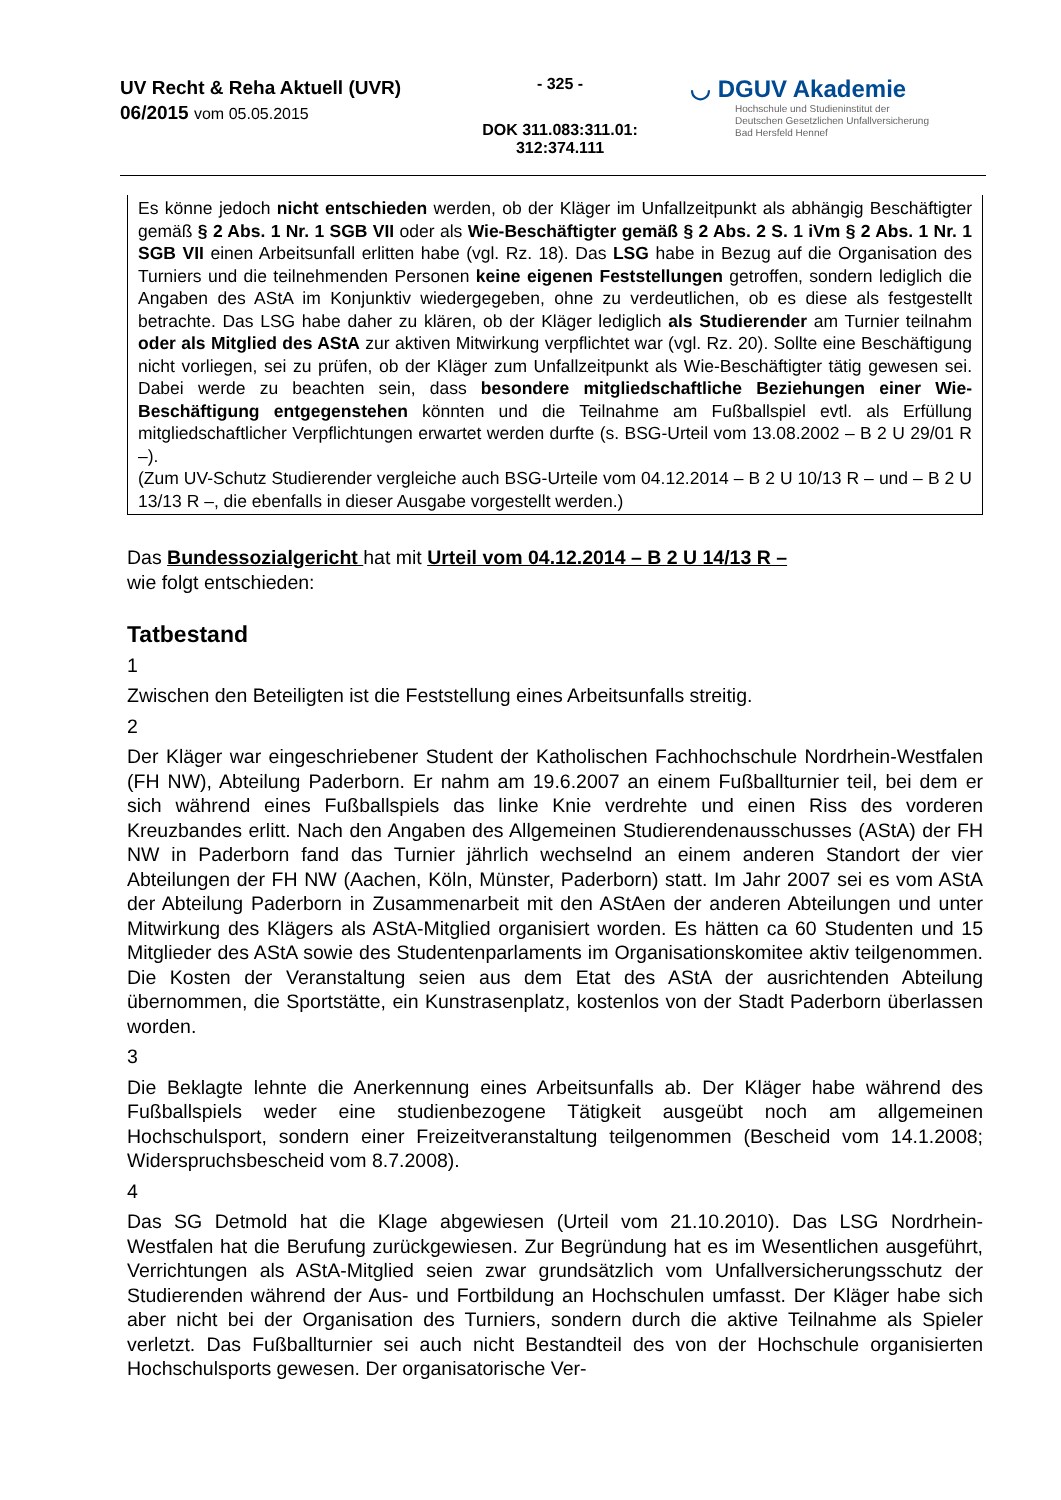UV Recht & Reha Aktuell (UVR)
06/2015 vom 05.05.2015
- 325 -
DOK 311.083:311.01:
312:374.111
◡ DGUV Akademie
Hochschule und Studieninstitut der
Deutschen Gesetzlichen Unfallversicherung
Bad Hersfeld Hennef
Es könne jedoch nicht entschieden werden, ob der Kläger im Unfallzeitpunkt als abhängig Beschäftigter gemäß § 2 Abs. 1 Nr. 1 SGB VII oder als Wie-Beschäftigter gemäß § 2 Abs. 2 S. 1 iVm § 2 Abs. 1 Nr. 1 SGB VII einen Arbeitsunfall erlitten habe (vgl. Rz. 18). Das LSG habe in Bezug auf die Organisation des Turniers und die teilnehmenden Personen keine eigenen Feststellungen getroffen, sondern lediglich die Angaben des AStA im Konjunktiv wiedergegeben, ohne zu verdeutlichen, ob es diese als festgestellt betrachte. Das LSG habe daher zu klären, ob der Kläger lediglich als Studierender am Turnier teilnahm oder als Mitglied des AStA zur aktiven Mitwirkung verpflichtet war (vgl. Rz. 20). Sollte eine Beschäftigung nicht vorliegen, sei zu prüfen, ob der Kläger zum Unfallzeitpunkt als Wie-Beschäftigter tätig gewesen sei. Dabei werde zu beachten sein, dass besondere mitgliedschaftliche Beziehungen einer Wie-Beschäftigung entgegenstehen könnten und die Teilnahme am Fußballspiel evtl. als Erfüllung mitgliedschaftlicher Verpflichtungen erwartet werden durfte (s. BSG-Urteil vom 13.08.2002 – B 2 U 29/01 R –).
(Zum UV-Schutz Studierender vergleiche auch BSG-Urteile vom 04.12.2014 – B 2 U 10/13 R – und – B 2 U 13/13 R –, die ebenfalls in dieser Ausgabe vorgestellt werden.)
Das Bundessozialgericht hat mit Urteil vom 04.12.2014 – B 2 U 14/13 R –
wie folgt entschieden:
Tatbestand
1
Zwischen den Beteiligten ist die Feststellung eines Arbeitsunfalls streitig.
2
Der Kläger war eingeschriebener Student der Katholischen Fachhochschule Nordrhein-Westfalen (FH NW), Abteilung Paderborn. Er nahm am 19.6.2007 an einem Fußballturnier teil, bei dem er sich während eines Fußballspiels das linke Knie verdrehte und einen Riss des vorderen Kreuzbandes erlitt. Nach den Angaben des Allgemeinen Studierendenausschusses (AStA) der FH NW in Paderborn fand das Turnier jährlich wechselnd an einem anderen Standort der vier Abteilungen der FH NW (Aachen, Köln, Münster, Paderborn) statt. Im Jahr 2007 sei es vom AStA der Abteilung Paderborn in Zusammenarbeit mit den AStAen der anderen Abteilungen und unter Mitwirkung des Klägers als AStA-Mitglied organisiert worden. Es hätten ca 60 Studenten und 15 Mitglieder des AStA sowie des Studentenparlaments im Organisationskomitee aktiv teilgenommen. Die Kosten der Veranstaltung seien aus dem Etat des AStA der ausrichtenden Abteilung übernommen, die Sportstätte, ein Kunstrasenplatz, kostenlos von der Stadt Paderborn überlassen worden.
3
Die Beklagte lehnte die Anerkennung eines Arbeitsunfalls ab. Der Kläger habe während des Fußballspiels weder eine studienbezogene Tätigkeit ausgeübt noch am allgemeinen Hochschulsport, sondern einer Freizeitveranstaltung teilgenommen (Bescheid vom 14.1.2008; Widerspruchsbescheid vom 8.7.2008).
4
Das SG Detmold hat die Klage abgewiesen (Urteil vom 21.10.2010). Das LSG Nordrhein-Westfalen hat die Berufung zurückgewiesen. Zur Begründung hat es im Wesentlichen ausgeführt, Verrichtungen als AStA-Mitglied seien zwar grundsätzlich vom Unfallversicherungsschutz der Studierenden während der Aus- und Fortbildung an Hochschulen umfasst. Der Kläger habe sich aber nicht bei der Organisation des Turniers, sondern durch die aktive Teilnahme als Spieler verletzt. Das Fußballturnier sei auch nicht Bestandteil des von der Hochschule organisierten Hochschulsports gewesen. Der organisatorische Ver-